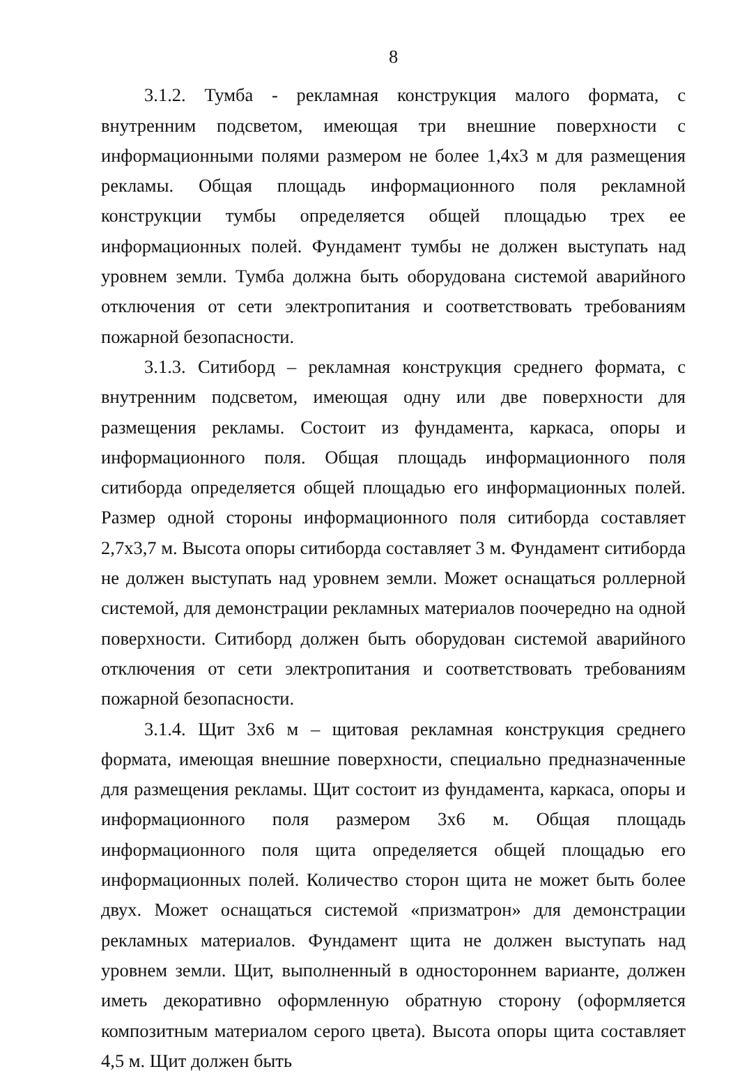8
3.1.2. Тумба - рекламная конструкция малого формата, с внутренним подсветом, имеющая три внешние поверхности с информационными полями размером не более 1,4х3 м для размещения рекламы. Общая площадь информационного поля рекламной конструкции тумбы определяется общей площадью трех ее информационных полей. Фундамент тумбы не должен выступать над уровнем земли. Тумба должна быть оборудована системой аварийного отключения от сети электропитания и соответствовать требованиям пожарной безопасности.
3.1.3. Ситиборд – рекламная конструкция среднего формата, с внутренним подсветом, имеющая одну или две поверхности для размещения рекламы. Состоит из фундамента, каркаса, опоры и информационного поля. Общая площадь информационного поля ситиборда определяется общей площадью его информационных полей. Размер одной стороны информационного поля ситиборда составляет 2,7х3,7 м. Высота опоры ситиборда составляет 3 м. Фундамент ситиборда не должен выступать над уровнем земли. Может оснащаться роллерной системой, для демонстрации рекламных материалов поочередно на одной поверхности. Ситиборд должен быть оборудован системой аварийного отключения от сети электропитания и соответствовать требованиям пожарной безопасности.
3.1.4. Щит 3х6 м – щитовая рекламная конструкция среднего формата, имеющая внешние поверхности, специально предназначенные для размещения рекламы. Щит состоит из фундамента, каркаса, опоры и информационного поля размером 3х6 м. Общая площадь информационного поля щита определяется общей площадью его информационных полей. Количество сторон щита не может быть более двух. Может оснащаться системой «призматрон» для демонстрации рекламных материалов. Фундамент щита не должен выступать над уровнем земли. Щит, выполненный в одностороннем варианте, должен иметь декоративно оформленную обратную сторону (оформляется композитным материалом серого цвета). Высота опоры щита составляет 4,5 м. Щит должен быть